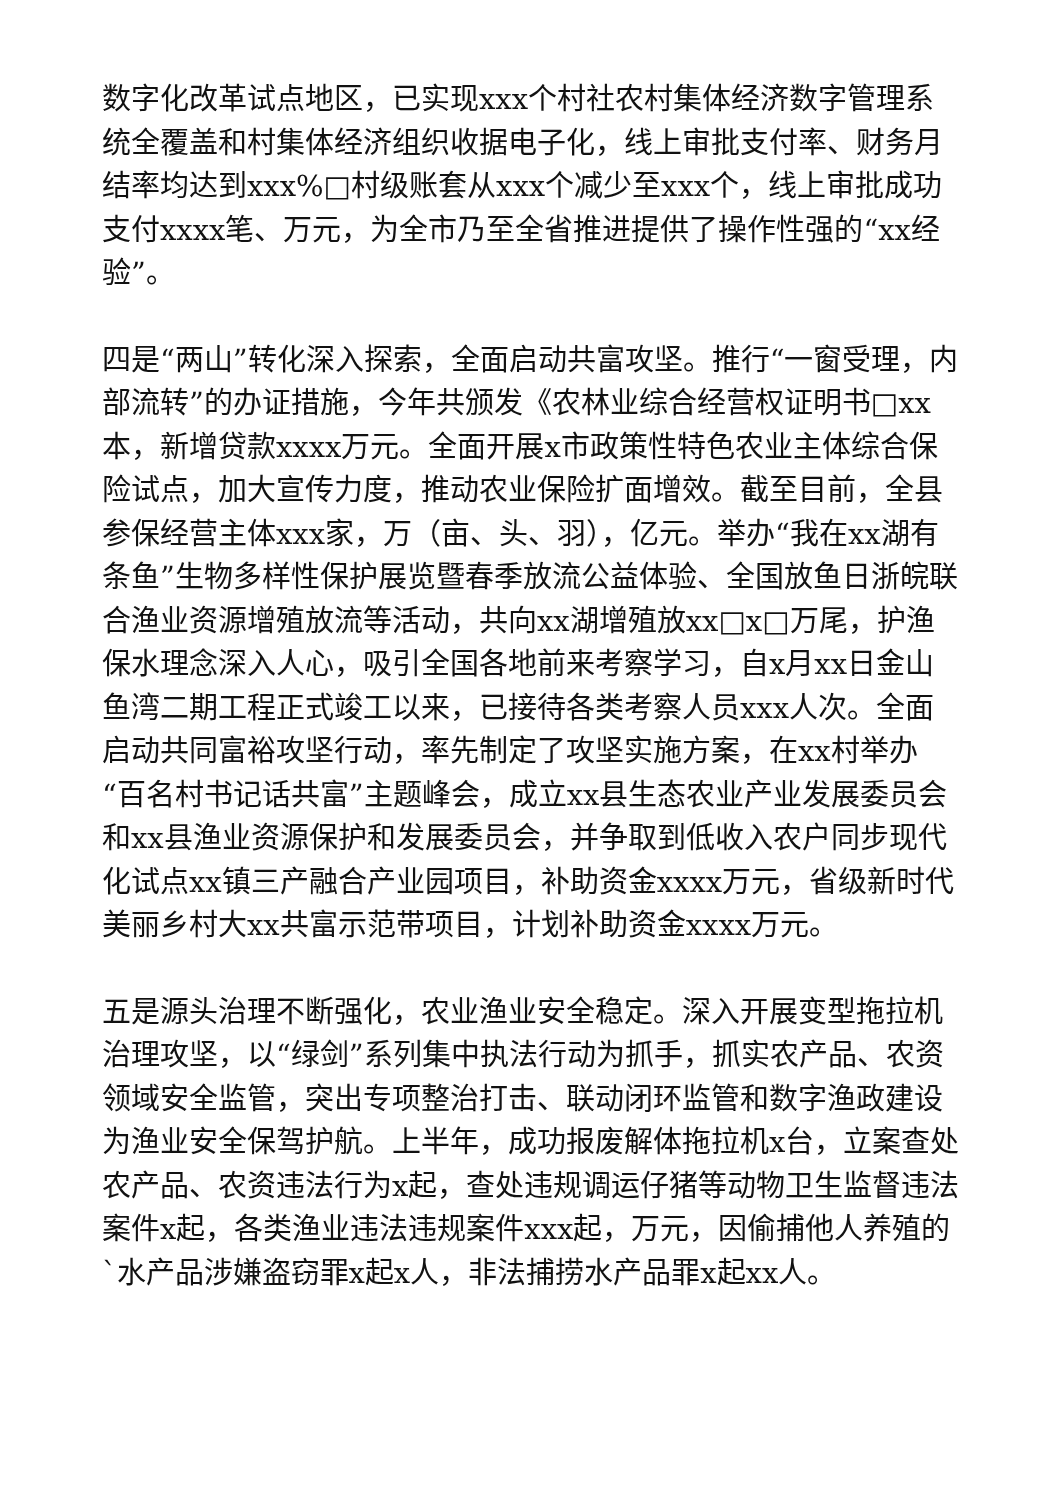数字化改革试点地区，已实现xxx个村社农村集体经济数字管理系统全覆盖和村集体经济组织收据电子化，线上审批支付率、财务月结率均达到xxx%□村级账套从xxx个减少至xxx个，线上审批成功支付xxxx笔、万元，为全市乃至全省推进提供了操作性强的“xx经验”。
四是“两山”转化深入探索，全面启动共富攻坚。推行“一窗受理，内部流转”的办证措施，今年共颁发《农林业综合经营权证明书□xx本，新增贷款xxxx万元。全面开展x市政策性特色农业主体综合保险试点，加大宣传力度，推动农业保险扩面增效。截至目前，全县参保经营主体xxx家，万（亩、头、羽），亿元。举办“我在xx湖有条鱼”生物多样性保护展览暨春季放流公益体验、全国放鱼日浙皖联合渔业资源增殖放流等活动，共向xx湖增殖放xx□x□万尾，护渔保水理念深入人心，吸引全国各地前来考察学习，自x月xx日金山鱼湾二期工程正式竣工以来，已接待各类考察人员xxx人次。全面启动共同富裕攻坚行动，率先制定了攻坚实施方案，在xx村举办“百名村书记话共富”主题峰会，成立xx县生态农业产业发展委员会和xx县渔业资源保护和发展委员会，并争取到低收入农户同步现代化试点xx镇三产融合产业园项目，补助资金xxxx万元，省级新时代美丽乡村大xx共富示范带项目，计划补助资金xxxx万元。
五是源头治理不断强化，农业渔业安全稳定。深入开展变型拖拉机治理攻坚，以“绿剑”系列集中执法行动为抓手，抓实农产品、农资领域安全监管，突出专项整治打击、联动闭环监管和数字渔政建设为渔业安全保驾护航。上半年，成功报废解体拖拉机x台，立案查处农产品、农资违法行为x起，查处违规调运仔猪等动物卫生监督违法案件x起，各类渔业违法违规案件xxx起，万元，因偷捕他人养殖的`水产品涉嫌盗窃罪x起x人，非法捕捞水产品罪x起xx人。